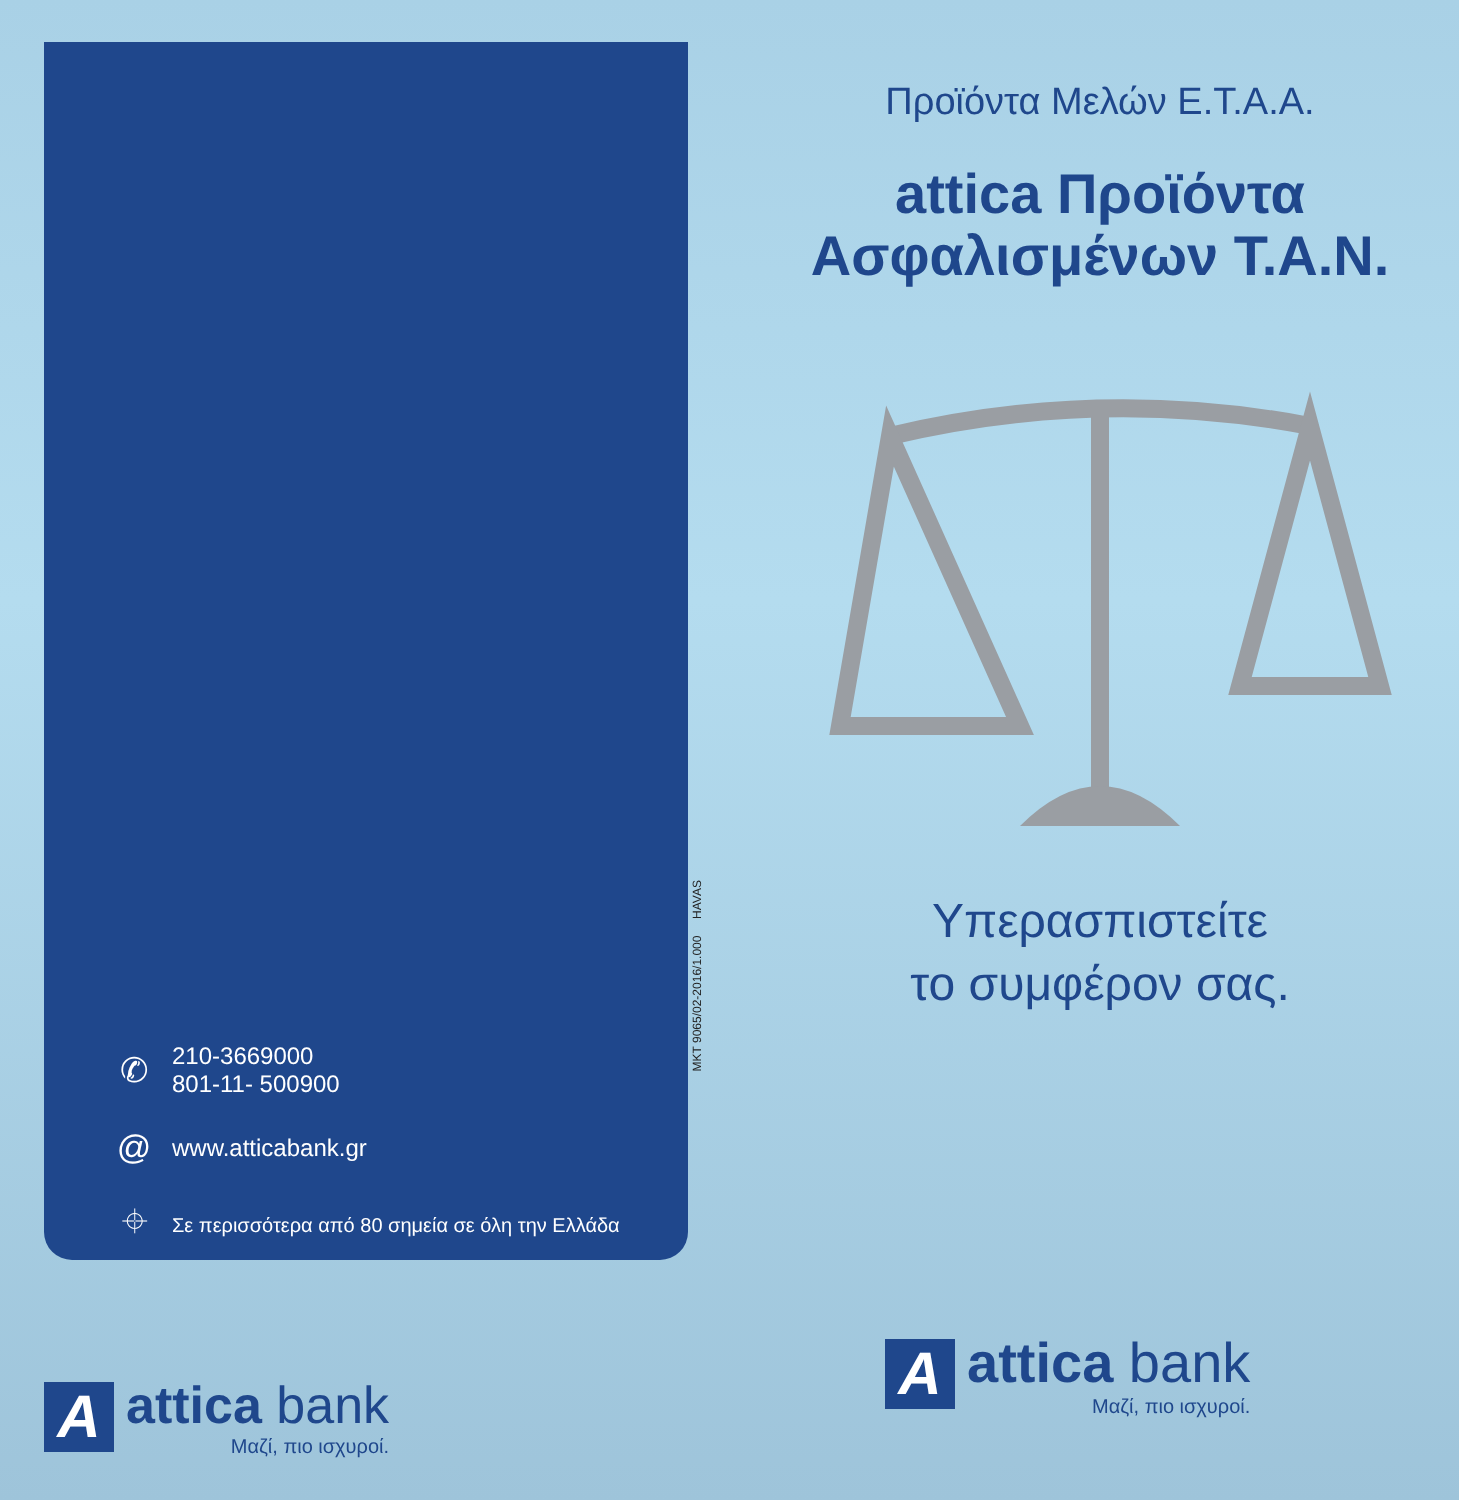✆ 210-3669000
801-11- 500900
@ www.atticabank.gr
⌖ Σε περισσότερα από 80 σημεία σε όλη την Ελλάδα
MKT 9065/02-2016/1.000 HAVAS
Προϊόντα Μελών Ε.Τ.Α.Α.
attica Προϊόντα
Ασφαλισμένων Τ.Α.Ν.
Υπερασπιστείτε
το συμφέρον σας.
A
attica bank
Μαζί, πιο ισχυροί.
A
attica bank
Μαζί, πιο ισχυροί.